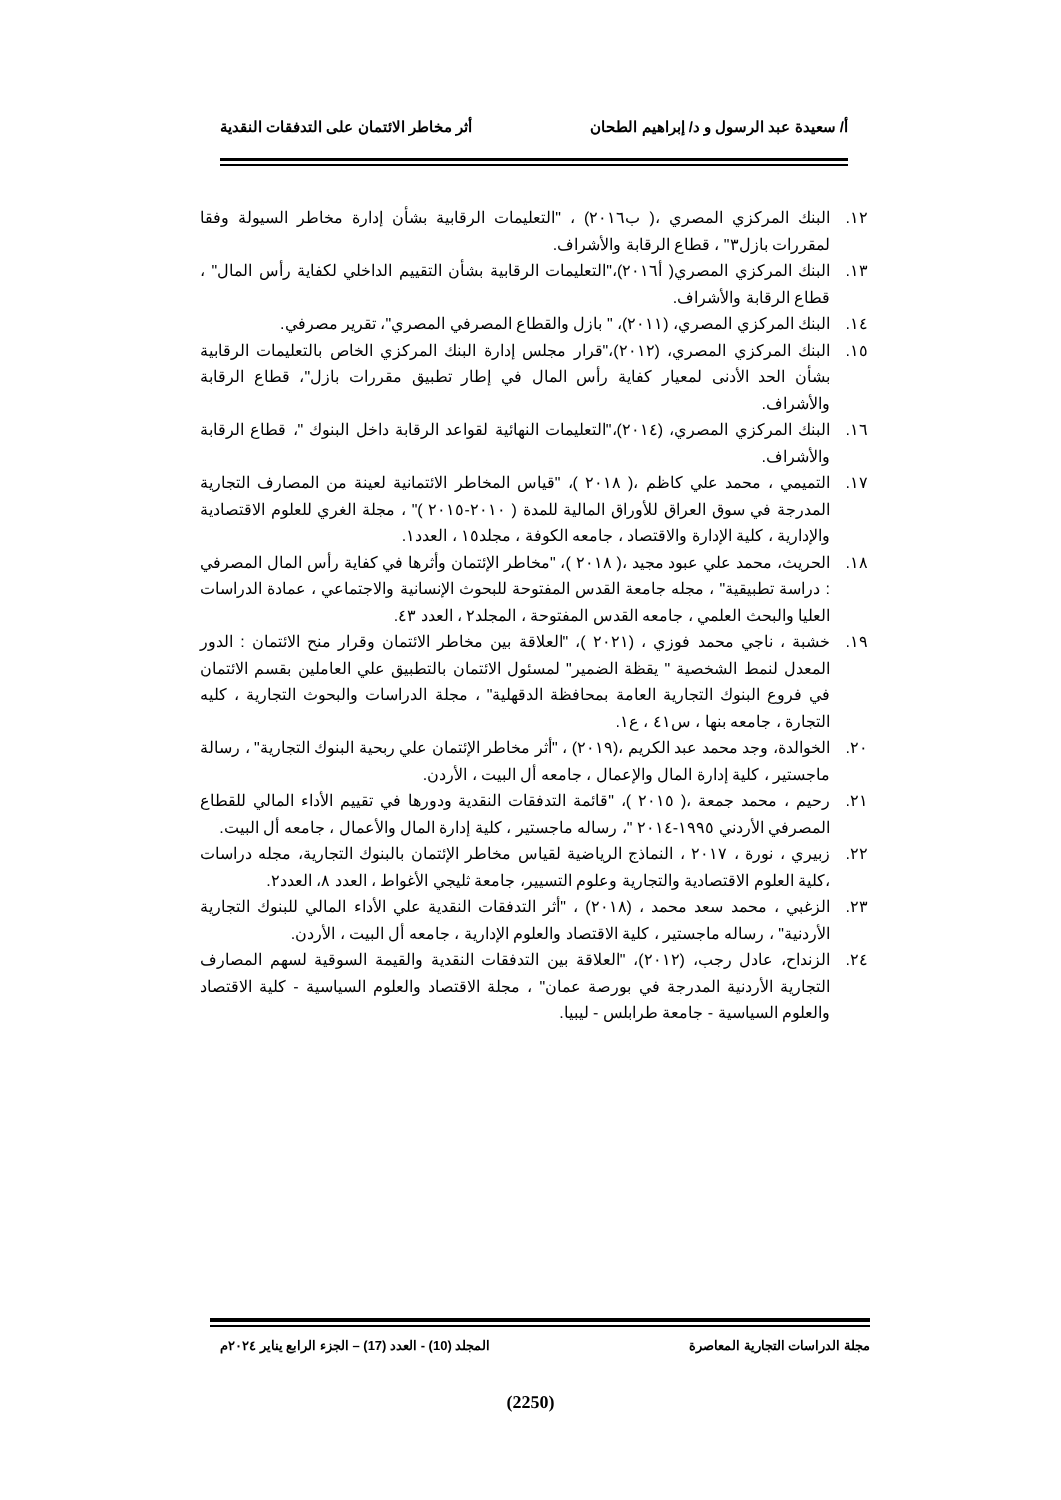أ/ سعيدة عبد الرسول و د/ إبراهيم الطحان أثر مخاطر الائتمان على التدفقات النقدية
١٢. البنك المركزي المصري ،( ب٢٠١٦) ، "التعليمات الرقابية بشأن إدارة مخاطر السيولة وفقا لمقررات بازل٣" ، قطاع الرقابة والأشراف.
١٣. البنك المركزي المصري( أ٢٠١٦)،"التعليمات الرقابية بشأن التقييم الداخلي لكفاية رأس المال" ، قطاع الرقابة والأشراف.
١٤. البنك المركزي المصري، (٢٠١١)، " بازل والقطاع المصرفي المصري"، تقرير مصرفي.
١٥. البنك المركزي المصري، (٢٠١٢)،"قرار مجلس إدارة البنك المركزي الخاص بالتعليمات الرقابية بشأن الحد الأدنى لمعيار كفاية رأس المال في إطار تطبيق مقررات بازل"، قطاع الرقابة والأشراف.
١٦. البنك المركزي المصري، (٢٠١٤)،"التعليمات النهائية لقواعد الرقابة داخل البنوك "، قطاع الرقابة والأشراف.
١٧. التميمي ، محمد علي كاظم ،( ٢٠١٨ )، "قياس المخاطر الائتمانية لعينة من المصارف التجارية المدرجة في سوق العراق للأوراق المالية للمدة ( ٢٠١٠-٢٠١٥ )" ، مجلة الغري للعلوم الاقتصادية والإدارية ، كلية الإدارة والاقتصاد ، جامعه الكوفة ، مجلد١٥ ، العدد١.
١٨. الحريث، محمد علي عبود مجيد ،( ٢٠١٨ )، "مخاطر الإئتمان وأثرها في كفاية رأس المال المصرفي : دراسة تطبيقية" ، مجله جامعة القدس المفتوحة للبحوث الإنسانية والاجتماعي ، عمادة الدراسات العليا والبحث العلمي ، جامعه القدس المفتوحة ، المجلد٢ ، العدد ٤٣.
١٩. خشبة ، ناجي محمد فوزي ، (٢٠٢١ )، "العلاقة بين مخاطر الائتمان وقرار منح الائتمان : الدور المعدل لنمط الشخصية " يقظة الضمير" لمسئول الائتمان بالتطبيق علي العاملين بقسم الائتمان في فروع البنوك التجارية العامة بمحافظة الدقهلية" ، مجلة الدراسات والبحوث التجارية ، كليه التجارة ، جامعه بنها ، س٤١ ، ع١.
٢٠. الخوالدة، وجد محمد عبد الكريم ،(٢٠١٩) ، "أثر مخاطر الإئتمان علي ربحية البنوك التجارية" ، رسالة ماجستير ، كلية إدارة المال والإعمال ، جامعه أل البيت ، الأردن.
٢١. رحيم ، محمد جمعة ،( ٢٠١٥ )، "قائمة التدفقات النقدية ودورها في تقييم الأداء المالي للقطاع المصرفي الأردني ١٩٩٥-٢٠١٤ "، رساله ماجستير ، كلية إدارة المال والأعمال ، جامعه أل البيت.
٢٢. زبيري ، نورة ، ٢٠١٧ ، النماذج الرياضية لقياس مخاطر الإئتمان بالبنوك التجارية، مجله دراسات ،كلية العلوم الاقتصادية والتجارية وعلوم التسيير، جامعة ثليجي الأغواط ، العدد ٨، العدد٢.
٢٣. الزغبي ، محمد سعد محمد ، (٢٠١٨) ، "أثر التدفقات النقدية علي الأداء المالي للبنوك التجارية الأردنية" ، رساله ماجستير ، كلية الاقتصاد والعلوم الإدارية ، جامعه أل البيت ، الأردن.
٢٤. الزنداح، عادل رجب، (٢٠١٢)، "العلاقة بين التدفقات النقدية والقيمة السوقية لسهم المصارف التجارية الأردنية المدرجة في بورصة عمان" ، مجلة الاقتصاد والعلوم السياسية - كلية الاقتصاد والعلوم السياسية - جامعة طرابلس - ليبيا.
مجلة الدراسات التجارية المعاصرة المجلد (10) - العدد (17) – الجزء الرابع يناير ٢٠٢٤م
(2250)